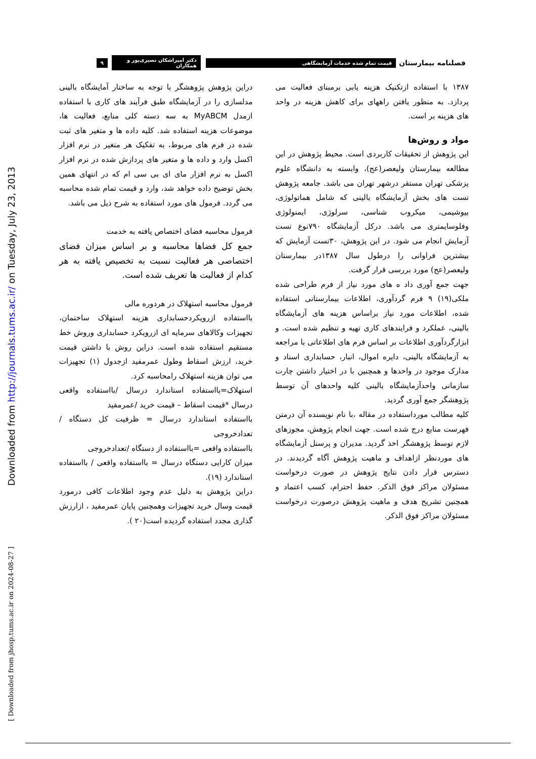Downloaded from http://journals.tums.ac.ir/ on Tuesday, July 23, 2013
[ Downloaded from jhosp.tums.ac.ir on 2024-08-27 ]
فصلنامه بیمارستان قیمت تمام شده خدمات آزمایشگاهی دکتر امیراشکان نصیری‌پور و همکاران ۹
۱۳۸۷ با استفاده ازتکنیک هزینه یابی برمبنای فعالیت می پردازد. به منظور یافتن راههای برای کاهش هزینه در واحد های هزینه بر است.
مواد و روش‌ها
این پژوهش از تحقیقات کاربردی است. محیط پژوهش در این مطالعه بیمارستان ولیعصر(عج)، وابسته به دانشگاه علوم پزشکی تهران مستقر درشهر تهران می باشد. جامعه پژوهش تست های بخش آزمایشگاه بالینی که شامل هماتولوژی، بیوشیمی، میکروب شناسی، سرلوژی، ایمنولوژی وفلوسایمتری می باشد. درکل آزمایشگاه ۷۹۰نوع تست آزمایش انجام می شود. در این پژوهش، ۳۰تست آزمایش که بیشترین فراوانی را درطول سال ۱۳۸۷در بیمارستان ولیعصر(عج) مورد بررسی قرار گرفت.
جهت جمع آوری داد ه های مورد نیاز از فرم طراحی شده ملکی(۱۹) ۹ فرم گردآوری، اطلاعات بیمارستانی استفاده شده، اطلاعات مورد نیاز براساس هزینه های آزمایشگاه بالینی، عملکرد و فرایندهای کاری تهیه و تنظیم شده است. و ابزارگردآوری اطلاعات بر اساس فرم های اطلاعاتی با مراجعه به آزمایشگاه بالینی، دایره اموال، انبار، حسابداری اسناد و مدارک موجود در واحدها و همچنین با در اختیار داشتن چارت سازمانی واحدآزمایشگاه بالینی کلیه واحدهای آن توسط پژوهشگر جمع آوری گردید.
کلیه مطالب مورداستفاده در مقاله ،با نام نویسنده آن درمتن فهرست منابع درج شده است. جهت انجام پژوهش، مجوزهای لازم توسط پژوهشگر اخذ گردید. مدیران و پرسنل آزمایشگاه های موردنظر ازاهداف و ماهیت پژوهش آگاه گردیدند. در دسترس قرار دادن نتایج پژوهش در صورت درخواست مسئولان مراکز فوق الذکر. حفظ احترام، کسب اعتماد و همچنین تشریح هدف و ماهیت پژوهش درصورت درخواست مسئولان مراکز فوق الذکر.
دراین پژوهش پژوهشگر با توجه به ساختار آمایشگاه بالینی مدلسازی را در آزمایشگاه طبق فرآیند های کاری با استفاده ازمدل MyABCM به سه دسته کلی منابع، فعالیت ها، موضوعات هزینه استفاده شد. کلیه داده ها و متغیر های ثبت شده در فرم های مربوط، به تفکیک هر متغیر در نرم افزار اکسل وارد و داده ها و متغیر های پردازش شده در نرم افزار اکسل به نرم افزار مای ای بی سی ام که در انتهای همین بخش توضیح داده خواهد شد، وارد و قیمت تمام شده محاسبه می گردد. فرمول های مورد استفاده به شرح ذیل می باشد.
فرمول محاسبه فضای اختصاص یافته به خدمت
جمع کل فضاها محاسبه و بر اساس میزان فضای اختصاصی هر فعالیت نسبت به تخصیص یافته به هر کدام از فعالیت ها تعریف شده است.
فرمول محاسبه استهلاک در هردوره مالی
بااستفاده ازرویکردحسابداری هزینه استهلاک ساختمان، تجهیزات وکالاهای سرمایه ای ازرویکرد حسابداری وروش خط مستقیم استفاده شده است. دراین روش با داشتن قیمت خرید، ارزش اسقاط وطول عمرمفید ازجدول (۱) تجهیزات می توان هزینه استهلاک رامحاسبه کرد.
استهلاک=بااستفاده استاندارد درسال /بااستفاده واقعی درسال *قیمت اسقاط – قیمت خرید /عمرمفید
بااستفاده استاندارد درسال = ظرفیت کل دستگاه / تعدادخروجی
بااستفاده واقعی =بااستفاده از دستگاه /تعدادخروجی
میزان کارایی دستگاه درسال = بااستفاده واقعی / بااستفاده استاندارد (۱۹).
دراین پژوهش به دلیل عدم وجود اطلاعات کافی درمورد قیمت وسال خرید تجهیزات وهمچنین پایان عمرمفید ، ازارزش گذاری مجدد استفاده گردیده است(۲۰ ).